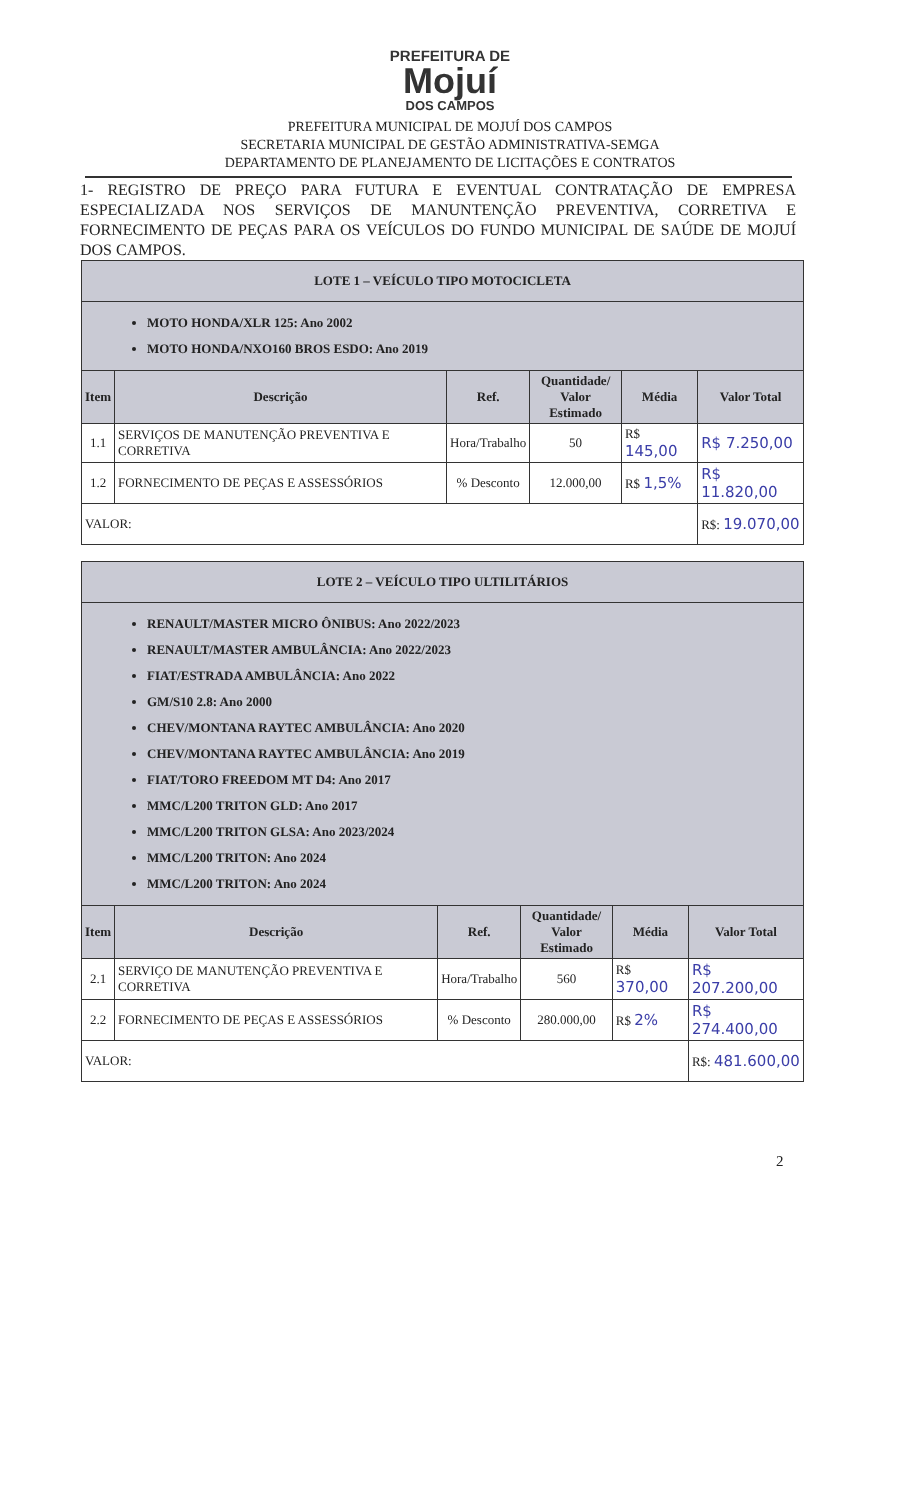PREFEITURA DE
Mojuí
DOS CAMPOS
PREFEITURA MUNICIPAL DE MOJUÍ DOS CAMPOS
SECRETARIA MUNICIPAL DE GESTÃO ADMINISTRATIVA-SEMGA
DEPARTAMENTO DE PLANEJAMENTO DE LICITAÇÕES E CONTRATOS
1- REGISTRO DE PREÇO PARA FUTURA E EVENTUAL CONTRATAÇÃO DE EMPRESA ESPECIALIZADA NOS SERVIÇOS DE MANUNTENÇÃO PREVENTIVA, CORRETIVA E FORNECIMENTO DE PEÇAS PARA OS VEÍCULOS DO FUNDO MUNICIPAL DE SAÚDE DE MOJUÍ DOS CAMPOS.
| LOTE 1 – VEÍCULO TIPO MOTOCICLETA | | | | | |
| --- | --- | --- | --- | --- | --- |
| MOTO HONDA/XLR 125: Ano 2002 MOTO HONDA/NXO160 BROS ESDO: Ano 2019 | | | | | |
| Item | Descrição | Ref. | Quantidade/ Valor Estimado | Média | Valor Total |
| 1.1 | SERVIÇOS DE MANUTENÇÃO PREVENTIVA E CORRETIVA | Hora/Trabalho | 50 | R$ 145,00 | R$ 7.250,00 |
| 1.2 | FORNECIMENTO DE PEÇAS E ASSESSÓRIOS | % Desconto | 12.000,00 | R$ 1,5% | R$ 11.820,00 |
| VALOR: | | | | | R$: 19.070,00 |
| LOTE 2 – VEÍCULO TIPO ULTILITÁRIOS | | | | | |
| --- | --- | --- | --- | --- | --- |
| RENAULT/MASTER MICRO ÔNIBUS: Ano 2022/2023 RENAULT/MASTER AMBULÂNCIA: Ano 2022/2023 FIAT/ESTRADA AMBULÂNCIA: Ano 2022 GM/S10 2.8: Ano 2000 CHEV/MONTANA RAYTEC AMBULÂNCIA: Ano 2020 CHEV/MONTANA RAYTEC AMBULÂNCIA: Ano 2019 FIAT/TORO FREEDOM MT D4: Ano 2017 MMC/L200 TRITON GLD: Ano 2017 MMC/L200 TRITON GLSA: Ano 2023/2024 MMC/L200 TRITON: Ano 2024 MMC/L200 TRITON: Ano 2024 | | | | | |
| Item | Descrição | Ref. | Quantidade/ Valor Estimado | Média | Valor Total |
| 2.1 | SERVIÇO DE MANUTENÇÃO PREVENTIVA E CORRETIVA | Hora/Trabalho | 560 | R$ 370,00 | R$ 207.200,00 |
| 2.2 | FORNECIMENTO DE PEÇAS E ASSESSÓRIOS | % Desconto | 280.000,00 | R$ 2% | R$ 274.400,00 |
| VALOR: | | | | | R$: 481.600,00 |
2